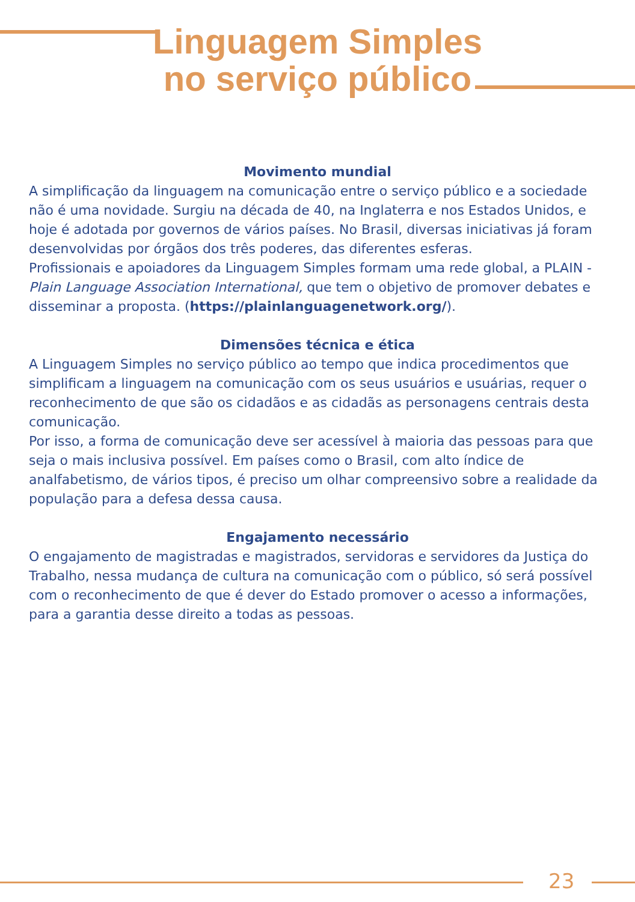Linguagem Simples
no serviço público
Movimento mundial
A simplificação da linguagem na comunicação entre o serviço público e a sociedade não é uma novidade. Surgiu na década de 40, na Inglaterra e nos Estados Unidos, e hoje é adotada por governos de vários países. No Brasil, diversas iniciativas já foram desenvolvidas por órgãos dos três poderes, das diferentes esferas.
Profissionais e apoiadores da Linguagem Simples formam uma rede global, a PLAIN - Plain Language Association International, que tem o objetivo de promover debates e disseminar a proposta. (https://plainlanguagenetwork.org/).
Dimensões técnica e ética
A Linguagem Simples no serviço público ao tempo que indica procedimentos que simplificam a linguagem na comunicação com os seus usuários e usuárias, requer o reconhecimento de que são os cidadãos e as cidadãs as personagens centrais desta comunicação.
Por isso, a forma de comunicação deve ser acessível à maioria das pessoas para que seja o mais inclusiva possível. Em países como o Brasil, com alto índice de analfabetismo, de vários tipos, é preciso um olhar compreensivo sobre a realidade da população para a defesa dessa causa.
Engajamento necessário
O engajamento de magistradas e magistrados, servidoras e servidores da Justiça do Trabalho, nessa mudança de cultura na comunicação com o público, só será possível com o reconhecimento de que é dever do Estado promover o acesso a informações, para a garantia desse direito a todas as pessoas.
23